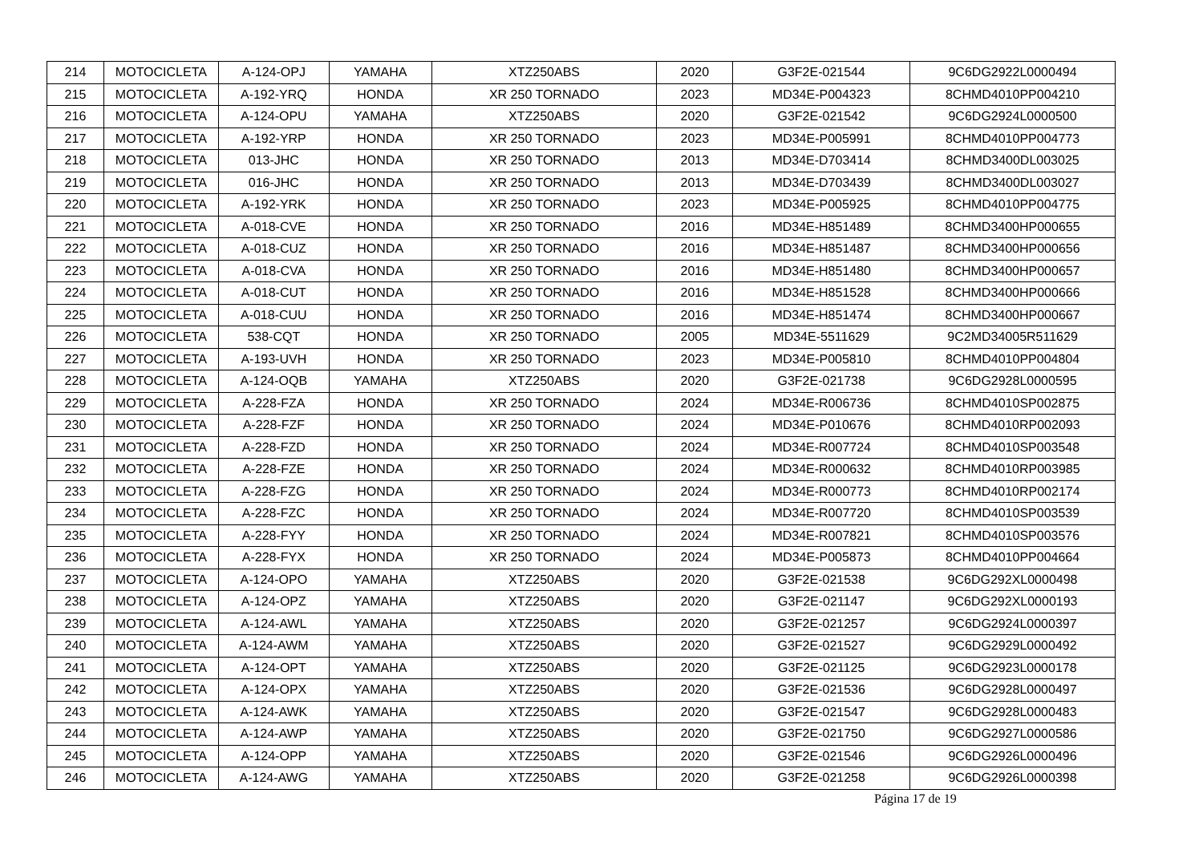| 214 | MOTOCICLETA | A-124-OPJ | YAMAHA | XTZ250ABS | 2020 | G3F2E-021544 | 9C6DG2922L0000494 |
| 215 | MOTOCICLETA | A-192-YRQ | HONDA | XR 250 TORNADO | 2023 | MD34E-P004323 | 8CHMD4010PP004210 |
| 216 | MOTOCICLETA | A-124-OPU | YAMAHA | XTZ250ABS | 2020 | G3F2E-021542 | 9C6DG2924L0000500 |
| 217 | MOTOCICLETA | A-192-YRP | HONDA | XR 250 TORNADO | 2023 | MD34E-P005991 | 8CHMD4010PP004773 |
| 218 | MOTOCICLETA | 013-JHC | HONDA | XR 250 TORNADO | 2013 | MD34E-D703414 | 8CHMD3400DL003025 |
| 219 | MOTOCICLETA | 016-JHC | HONDA | XR 250 TORNADO | 2013 | MD34E-D703439 | 8CHMD3400DL003027 |
| 220 | MOTOCICLETA | A-192-YRK | HONDA | XR 250 TORNADO | 2023 | MD34E-P005925 | 8CHMD4010PP004775 |
| 221 | MOTOCICLETA | A-018-CVE | HONDA | XR 250 TORNADO | 2016 | MD34E-H851489 | 8CHMD3400HP000655 |
| 222 | MOTOCICLETA | A-018-CUZ | HONDA | XR 250 TORNADO | 2016 | MD34E-H851487 | 8CHMD3400HP000656 |
| 223 | MOTOCICLETA | A-018-CVA | HONDA | XR 250 TORNADO | 2016 | MD34E-H851480 | 8CHMD3400HP000657 |
| 224 | MOTOCICLETA | A-018-CUT | HONDA | XR 250 TORNADO | 2016 | MD34E-H851528 | 8CHMD3400HP000666 |
| 225 | MOTOCICLETA | A-018-CUU | HONDA | XR 250 TORNADO | 2016 | MD34E-H851474 | 8CHMD3400HP000667 |
| 226 | MOTOCICLETA | 538-CQT | HONDA | XR 250 TORNADO | 2005 | MD34E-5511629 | 9C2MD34005R511629 |
| 227 | MOTOCICLETA | A-193-UVH | HONDA | XR 250 TORNADO | 2023 | MD34E-P005810 | 8CHMD4010PP004804 |
| 228 | MOTOCICLETA | A-124-OQB | YAMAHA | XTZ250ABS | 2020 | G3F2E-021738 | 9C6DG2928L0000595 |
| 229 | MOTOCICLETA | A-228-FZA | HONDA | XR 250 TORNADO | 2024 | MD34E-R006736 | 8CHMD4010SP002875 |
| 230 | MOTOCICLETA | A-228-FZF | HONDA | XR 250 TORNADO | 2024 | MD34E-P010676 | 8CHMD4010RP002093 |
| 231 | MOTOCICLETA | A-228-FZD | HONDA | XR 250 TORNADO | 2024 | MD34E-R007724 | 8CHMD4010SP003548 |
| 232 | MOTOCICLETA | A-228-FZE | HONDA | XR 250 TORNADO | 2024 | MD34E-R000632 | 8CHMD4010RP003985 |
| 233 | MOTOCICLETA | A-228-FZG | HONDA | XR 250 TORNADO | 2024 | MD34E-R000773 | 8CHMD4010RP002174 |
| 234 | MOTOCICLETA | A-228-FZC | HONDA | XR 250 TORNADO | 2024 | MD34E-R007720 | 8CHMD4010SP003539 |
| 235 | MOTOCICLETA | A-228-FYY | HONDA | XR 250 TORNADO | 2024 | MD34E-R007821 | 8CHMD4010SP003576 |
| 236 | MOTOCICLETA | A-228-FYX | HONDA | XR 250 TORNADO | 2024 | MD34E-P005873 | 8CHMD4010PP004664 |
| 237 | MOTOCICLETA | A-124-OPO | YAMAHA | XTZ250ABS | 2020 | G3F2E-021538 | 9C6DG292XL0000498 |
| 238 | MOTOCICLETA | A-124-OPZ | YAMAHA | XTZ250ABS | 2020 | G3F2E-021147 | 9C6DG292XL0000193 |
| 239 | MOTOCICLETA | A-124-AWL | YAMAHA | XTZ250ABS | 2020 | G3F2E-021257 | 9C6DG2924L0000397 |
| 240 | MOTOCICLETA | A-124-AWM | YAMAHA | XTZ250ABS | 2020 | G3F2E-021527 | 9C6DG2929L0000492 |
| 241 | MOTOCICLETA | A-124-OPT | YAMAHA | XTZ250ABS | 2020 | G3F2E-021125 | 9C6DG2923L0000178 |
| 242 | MOTOCICLETA | A-124-OPX | YAMAHA | XTZ250ABS | 2020 | G3F2E-021536 | 9C6DG2928L0000497 |
| 243 | MOTOCICLETA | A-124-AWK | YAMAHA | XTZ250ABS | 2020 | G3F2E-021547 | 9C6DG2928L0000483 |
| 244 | MOTOCICLETA | A-124-AWP | YAMAHA | XTZ250ABS | 2020 | G3F2E-021750 | 9C6DG2927L0000586 |
| 245 | MOTOCICLETA | A-124-OPP | YAMAHA | XTZ250ABS | 2020 | G3F2E-021546 | 9C6DG2926L0000496 |
| 246 | MOTOCICLETA | A-124-AWG | YAMAHA | XTZ250ABS | 2020 | G3F2E-021258 | 9C6DG2926L0000398 |
Página 17 de 19